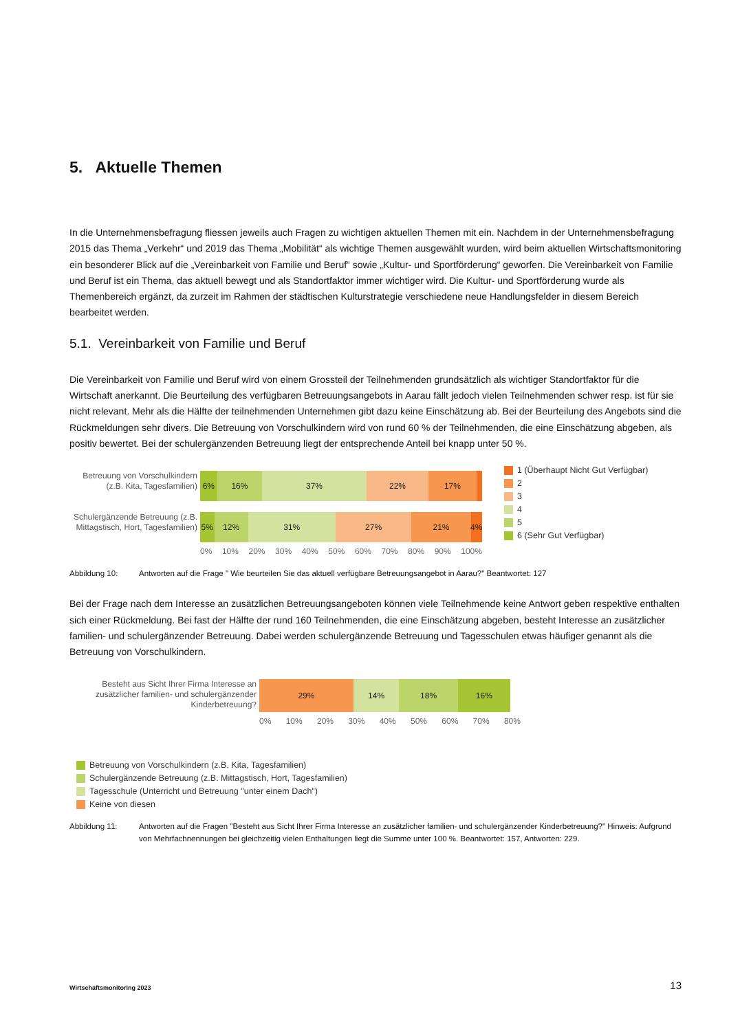5. Aktuelle Themen
In die Unternehmensbefragung fliessen jeweils auch Fragen zu wichtigen aktuellen Themen mit ein. Nachdem in der Unternehmensbefragung 2015 das Thema „Verkehr“ und 2019 das Thema „Mobilität“ als wichtige Themen ausgewählt wurden, wird beim aktuellen Wirtschaftsmonitoring ein besonderer Blick auf die „Vereinbarkeit von Familie und Beruf“ sowie „Kultur- und Sportförderung“ geworfen. Die Vereinbarkeit von Familie und Beruf ist ein Thema, das aktuell bewegt und als Standortfaktor immer wichtiger wird. Die Kultur- und Sportförderung wurde als Themenbereich ergänzt, da zurzeit im Rahmen der städtischen Kulturstrategie verschiedene neue Handlungsfelder in diesem Bereich bearbeitet werden.
5.1. Vereinbarkeit von Familie und Beruf
Die Vereinbarkeit von Familie und Beruf wird von einem Grossteil der Teilnehmenden grundsätzlich als wichtiger Standortfaktor für die Wirtschaft anerkannt. Die Beurteilung des verfügbaren Betreuungsangebots in Aarau fällt jedoch vielen Teilnehmenden schwer resp. ist für sie nicht relevant. Mehr als die Hälfte der teilnehmenden Unternehmen gibt dazu keine Einschätzung ab. Bei der Beurteilung des Angebots sind die Rückmeldungen sehr divers. Die Betreuung von Vorschulkindern wird von rund 60 % der Teilnehmenden, die eine Einschätzung abgeben, als positiv bewertet. Bei der schulergänzenden Betreuung liegt der entsprechende Anteil bei knapp unter 50 %.
Betreuung von Vorschulkindern (z.B. Kita, Tagesfamilien)
Schulergänzende Betreuung (z.B. Mittagstisch, Hort, Tagesfamilien)
6% 16% 37% 22% 17%
5% 12% 31% 27% 21% 4%
0% 10% 20% 30% 40% 50% 60% 70% 80% 90% 100%
1 (Überhaupt Nicht Gut Verfügbar)
2
3
4
5
6 (Sehr Gut Verfügbar)
Abbildung 10: Antworten auf die Frage " Wie beurteilen Sie das aktuell verfügbare Betreuungsangebot in Aarau?" Beantwortet: 127
Bei der Frage nach dem Interesse an zusätzlichen Betreuungsangeboten können viele Teilnehmende keine Antwort geben respektive enthalten sich einer Rückmeldung. Bei fast der Hälfte der rund 160 Teilnehmenden, die eine Einschätzung abgeben, besteht Interesse an zusätzlicher familien- und schulergänzender Betreuung. Dabei werden schulergänzende Betreuung und Tagesschulen etwas häufiger genannt als die Betreuung von Vorschulkindern.
Besteht aus Sicht Ihrer Firma Interesse an zusätzlicher familien- und schulergänzender Kinderbetreuung?
29% 14% 18% 16%
0% 10% 20% 30% 40% 50% 60% 70% 80%
Betreuung von Vorschulkindern (z.B. Kita, Tagesfamilien)
Schulergänzende Betreuung (z.B. Mittagstisch, Hort, Tagesfamilien)
Tagesschule (Unterricht und Betreuung "unter einem Dach")
Keine von diesen
Abbildung 11: Antworten auf die Fragen "Besteht aus Sicht Ihrer Firma Interesse an zusätzlicher familien- und schulergänzender Kinderbetreuung?" Hinweis: Aufgrund von Mehrfachnennungen bei gleichzeitig vielen Enthaltungen liegt die Summe unter 100 %. Beantwortet: 157, Antworten: 229.
Wirtschaftsmonitoring 2023 13